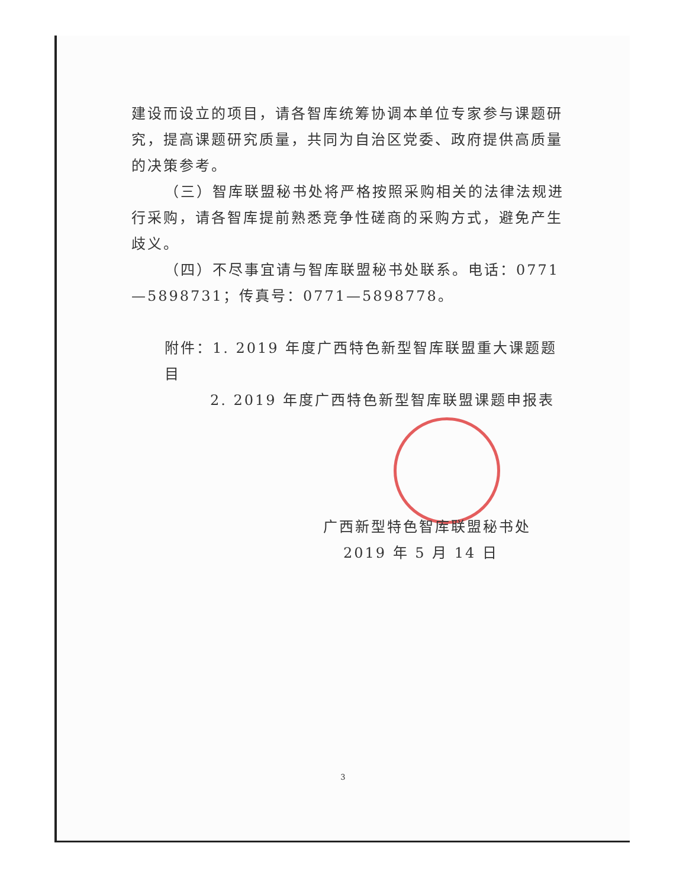建设而设立的项目，请各智库统筹协调本单位专家参与课题研究，提高课题研究质量，共同为自治区党委、政府提供高质量的决策参考。
（三）智库联盟秘书处将严格按照采购相关的法律法规进行采购，请各智库提前熟悉竞争性磋商的采购方式，避免产生歧义。
（四）不尽事宜请与智库联盟秘书处联系。电话：0771—5898731；传真号：0771—5898778。
附件：1. 2019 年度广西特色新型智库联盟重大课题题目
2. 2019 年度广西特色新型智库联盟课题申报表
广西新型特色智库联盟秘书处
2019 年 5 月 14 日
3